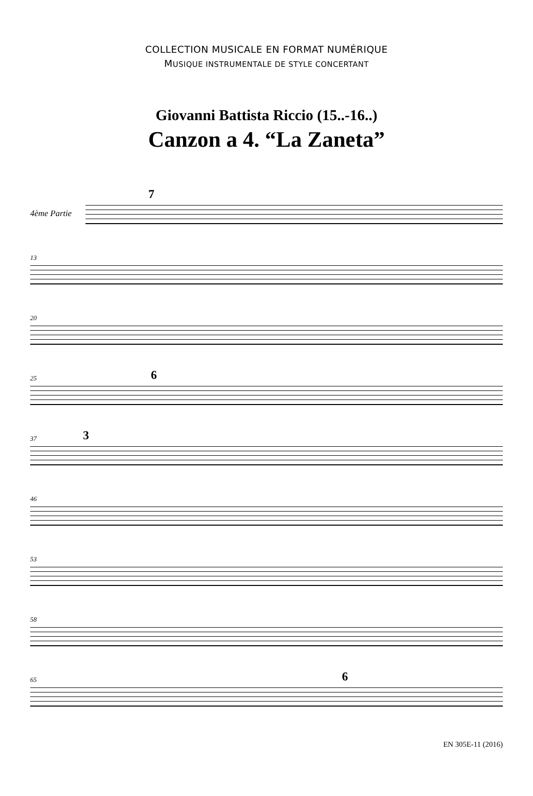COLLECTION MUSICALE EN FORMAT NUMÉRIQUE
MUSIQUE INSTRUMENTALE DE STYLE CONCERTANT
Giovanni Battista Riccio (15..-16..)
Canzon a 4. “La Zaneta”
4ème Partie
7
13
20
25 6
37 3
46
53
58
65 6
EN 305E-11 (2016)